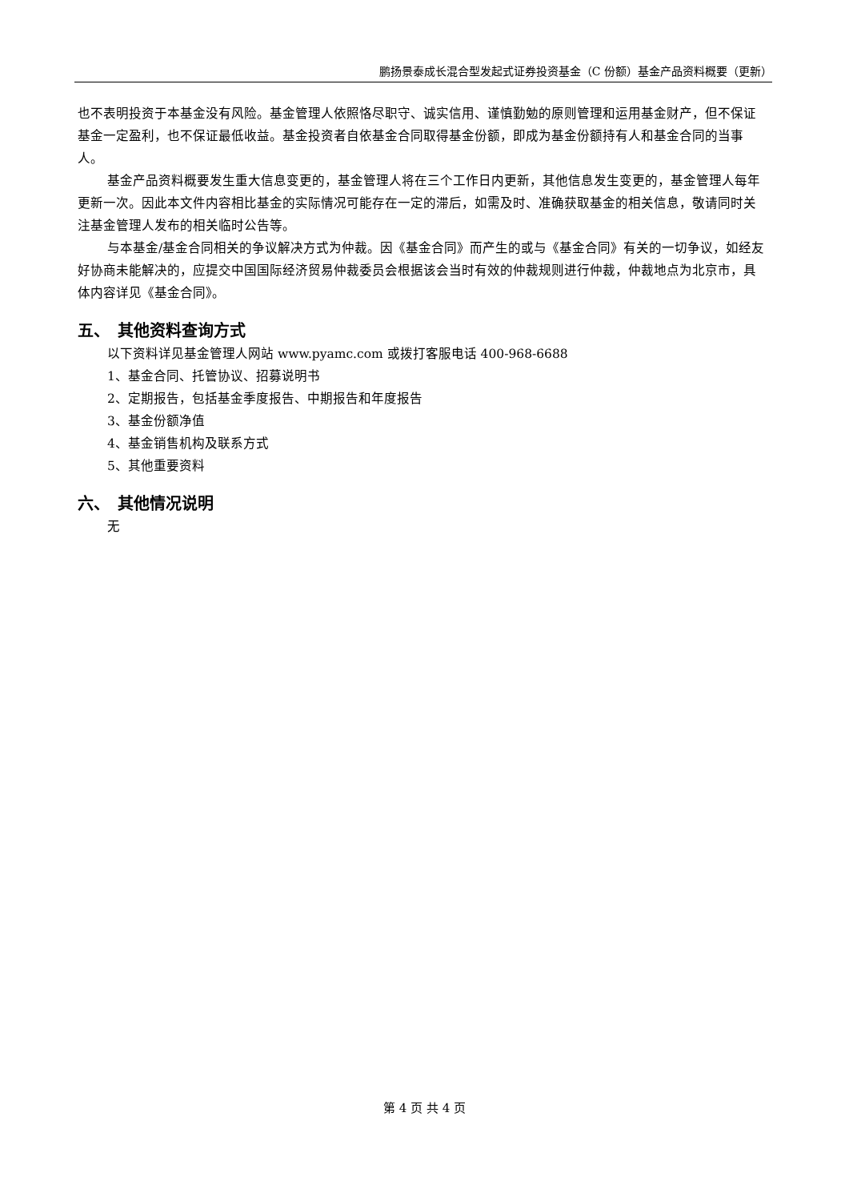鹏扬景泰成长混合型发起式证券投资基金（C 份额）基金产品资料概要（更新）
也不表明投资于本基金没有风险。基金管理人依照恪尽职守、诚实信用、谨慎勤勉的原则管理和运用基金财产，但不保证基金一定盈利，也不保证最低收益。基金投资者自依基金合同取得基金份额，即成为基金份额持有人和基金合同的当事人。
基金产品资料概要发生重大信息变更的，基金管理人将在三个工作日内更新，其他信息发生变更的，基金管理人每年更新一次。因此本文件内容相比基金的实际情况可能存在一定的滞后，如需及时、准确获取基金的相关信息，敬请同时关注基金管理人发布的相关临时公告等。
与本基金/基金合同相关的争议解决方式为仲裁。因《基金合同》而产生的或与《基金合同》有关的一切争议，如经友好协商未能解决的，应提交中国国际经济贸易仲裁委员会根据该会当时有效的仲裁规则进行仲裁，仲裁地点为北京市，具体内容详见《基金合同》。
五、　其他资料查询方式
以下资料详见基金管理人网站 www.pyamc.com 或拨打客服电话 400-968-6688
1、基金合同、托管协议、招募说明书
2、定期报告，包括基金季度报告、中期报告和年度报告
3、基金份额净值
4、基金销售机构及联系方式
5、其他重要资料
六、　其他情况说明
无
第 4 页 共 4 页